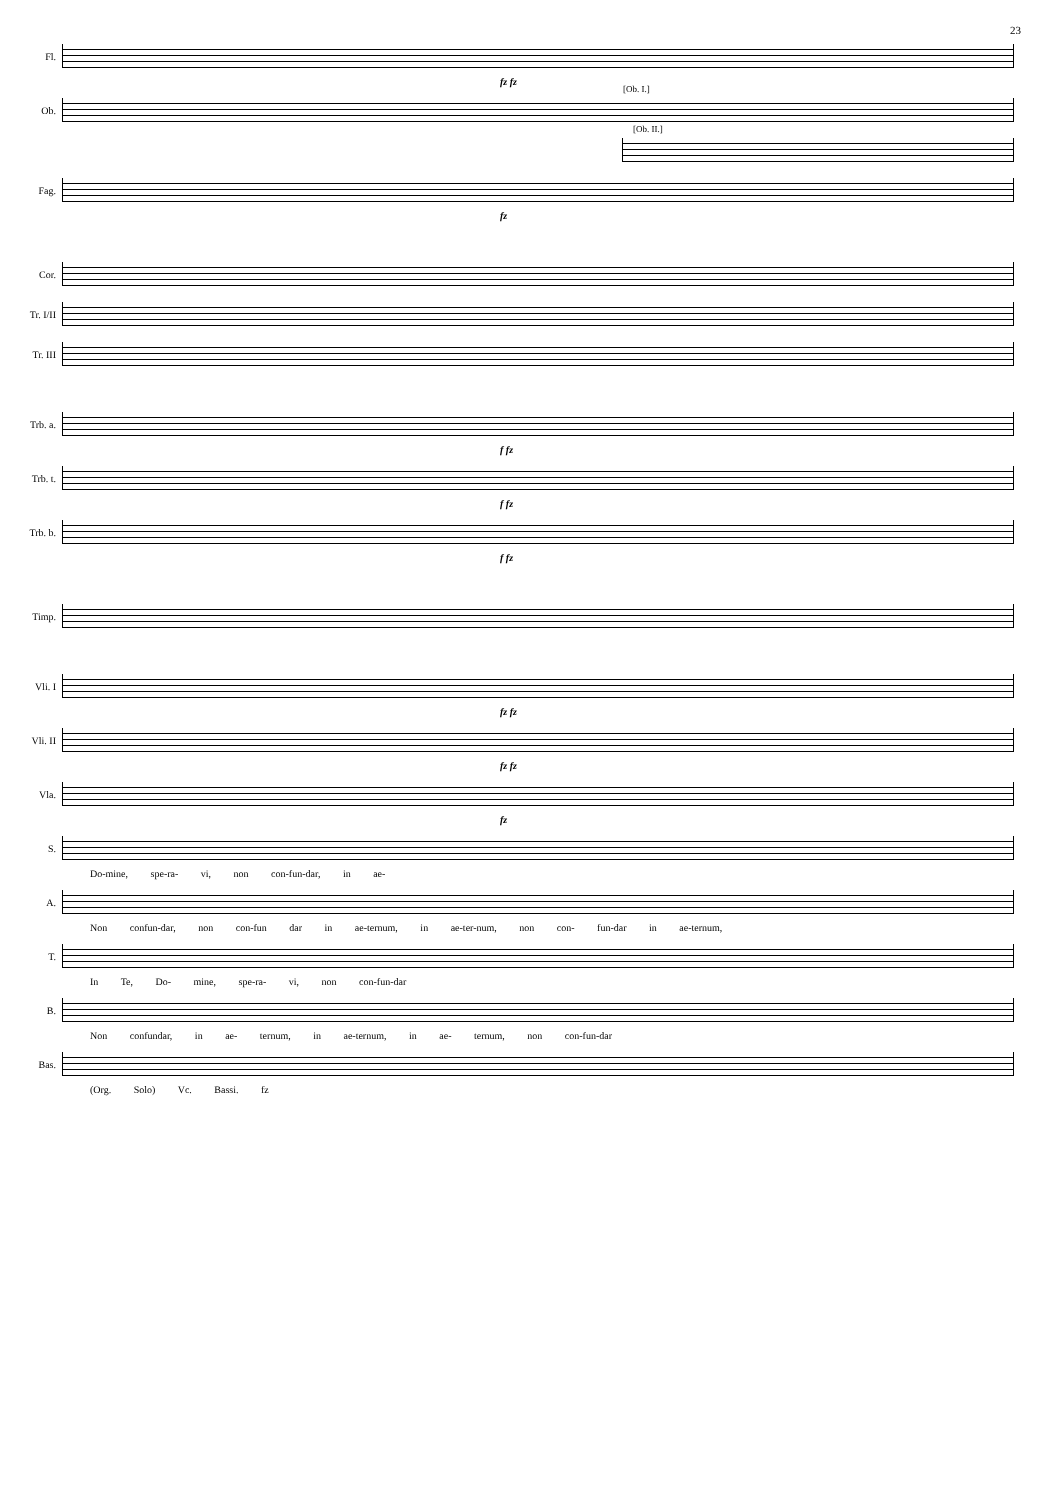23
Fl.
fz fz
Ob.
[Ob. I.]
[Ob. II.]
Fag.
fz
Cor.
Tr. I/II
Tr. III
Trb. a.
f fz
Trb. t.
f fz
Trb. b.
f fz
Timp.
Vli. I
fz fz
Vli. II
fz fz
Vla.
fz
S.
Do-mine, spe-ra- vi, non con-fun-dar, in ae-
A.
Non confun-dar, non con-fun dar in ae-ternum, in ae-ter-num, non con- fun-dar in ae-ternum,
T.
In Te, Do- mine, spe-ra- vi, non con-fun-dar
B.
Non confundar, in ae- ternum, in ae-ternum, in ae- ternum, non con-fun-dar
Bas.
(Org. Solo) Vc. Bassi. fz